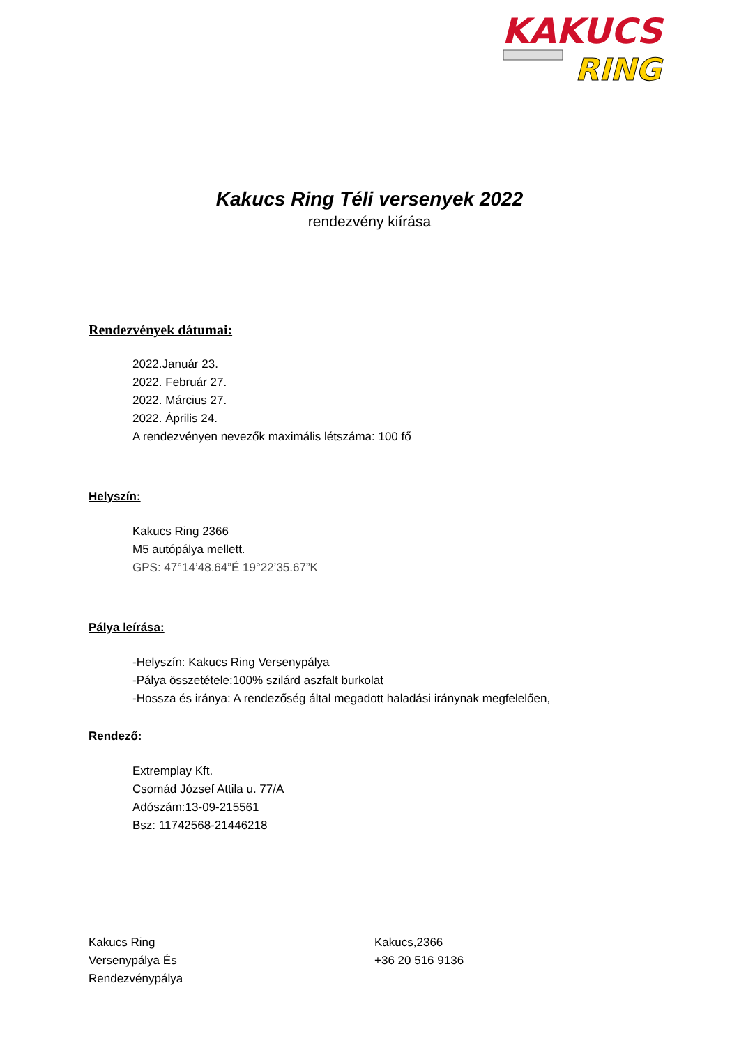KAKUCS
RING
Kakucs Ring Téli versenyek 2022
rendezvény kiírása
Rendezvények dátumai:
2022.Január 23.
2022. Február 27.
2022. Március 27.
2022. Április 24.
A rendezvényen nevezők maximális létszáma: 100 fő
Helyszín:
Kakucs Ring 2366
M5 autópálya mellett.
GPS: 47°14’48.64”É 19°22’35.67”K
Pálya leírása:
-Helyszín: Kakucs Ring Versenypálya
-Pálya összetétele:100% szilárd aszfalt burkolat
-Hossza és iránya: A rendezőség által megadott haladási iránynak megfelelően,
Rendező:
Extremplay Kft.
Csomád József Attila u. 77/A
Adószám:13-09-215561
Bsz: 11742568-21446218
Kakucs Ring
Versenypálya És
Rendezvénypálya
Kakucs,2366
+36 20 516 9136